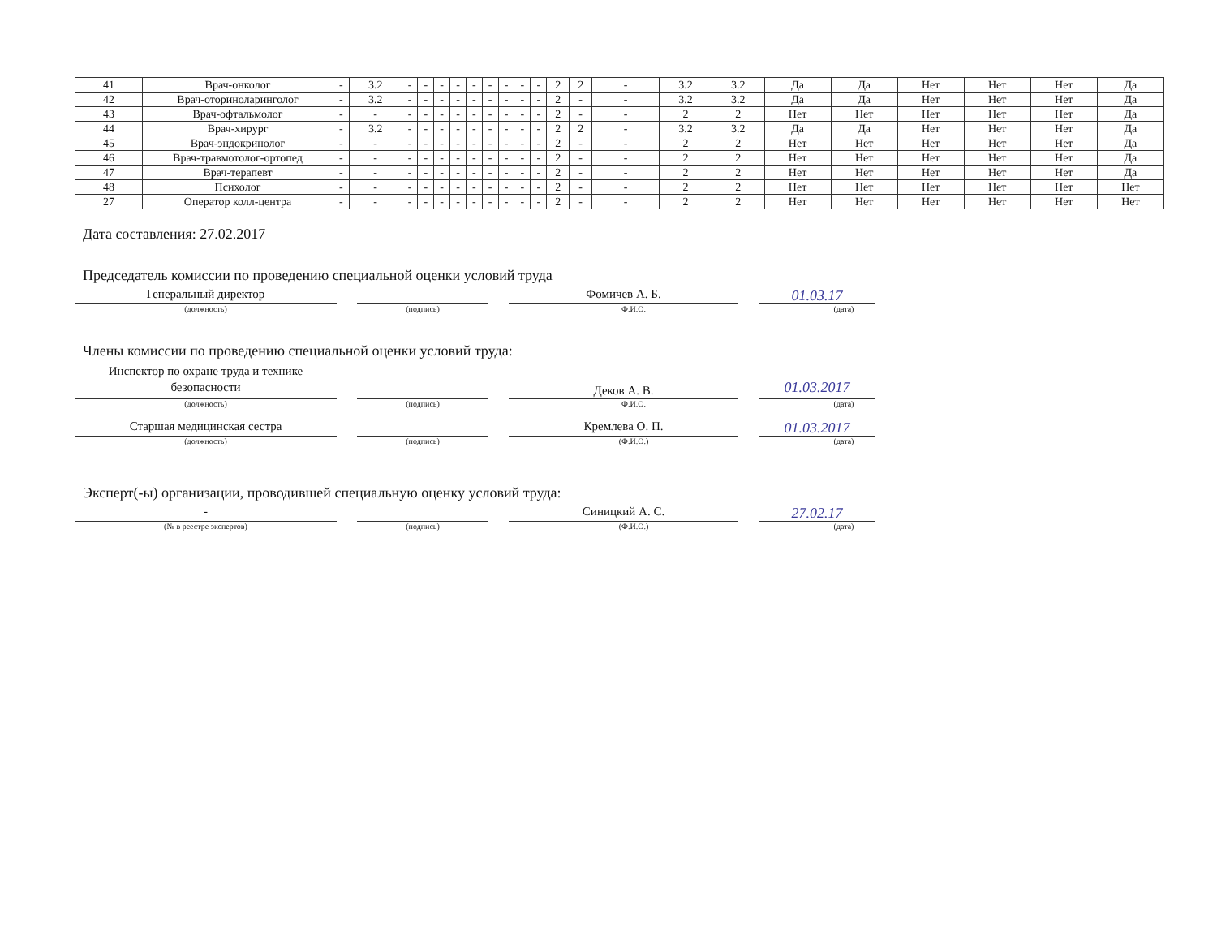| 41 | Врач-онколог | - | 3.2 | - | - | - | - | - | - | - | - | - | 2 | 2 | - | 3.2 | 3.2 | Да | Да | Нет | Нет | Нет | Да |
| 42 | Врач-оториноларинголог | - | 3.2 | - | - | - | - | - | - | - | - | - | 2 | - | - | 3.2 | 3.2 | Да | Да | Нет | Нет | Нет | Да |
| 43 | Врач-офтальмолог | - | - | - | - | - | - | - | - | - | - | - | 2 | - | - | 2 | 2 | Нет | Нет | Нет | Нет | Нет | Да |
| 44 | Врач-хирург | - | 3.2 | - | - | - | - | - | - | - | - | - | 2 | 2 | - | 3.2 | 3.2 | Да | Да | Нет | Нет | Нет | Да |
| 45 | Врач-эндокринолог | - | - | - | - | - | - | - | - | - | - | - | 2 | - | - | 2 | 2 | Нет | Нет | Нет | Нет | Нет | Да |
| 46 | Врач-травмотолог-ортопед | - | - | - | - | - | - | - | - | - | - | - | 2 | - | - | 2 | 2 | Нет | Нет | Нет | Нет | Нет | Да |
| 47 | Врач-терапевт | - | - | - | - | - | - | - | - | - | - | - | 2 | - | - | 2 | 2 | Нет | Нет | Нет | Нет | Нет | Да |
| 48 | Психолог | - | - | - | - | - | - | - | - | - | - | - | 2 | - | - | 2 | 2 | Нет | Нет | Нет | Нет | Нет | Нет |
| 27 | Оператор колл-центра | - | - | - | - | - | - | - | - | - | - | - | 2 | - | - | 2 | 2 | Нет | Нет | Нет | Нет | Нет | Нет |
Дата составления: 27.02.2017
Председатель комиссии по проведению специальной оценки условий труда
Генеральный директор Фомичев А. Б.
01.03.17
(должность) (подпись) Ф.И.О. (дата)
Члены комиссии по проведению специальной оценки условий труда:
Инспектор по охране труда и технике безопасности
Деков А. В.
01.03.2017
(должность) (подпись) Ф.И.О. (дата)
Старшая медицинская сестра Кремлева О. П.
01.03.2017
(должность) (подпись) (Ф.И.О.) (дата)
Эксперт(-ы) организации, проводившей специальную оценку условий труда:
- Синицкий А. С.
27.02.17
(№ в реестре экспертов) (подпись) (Ф.И.О.) (дата)